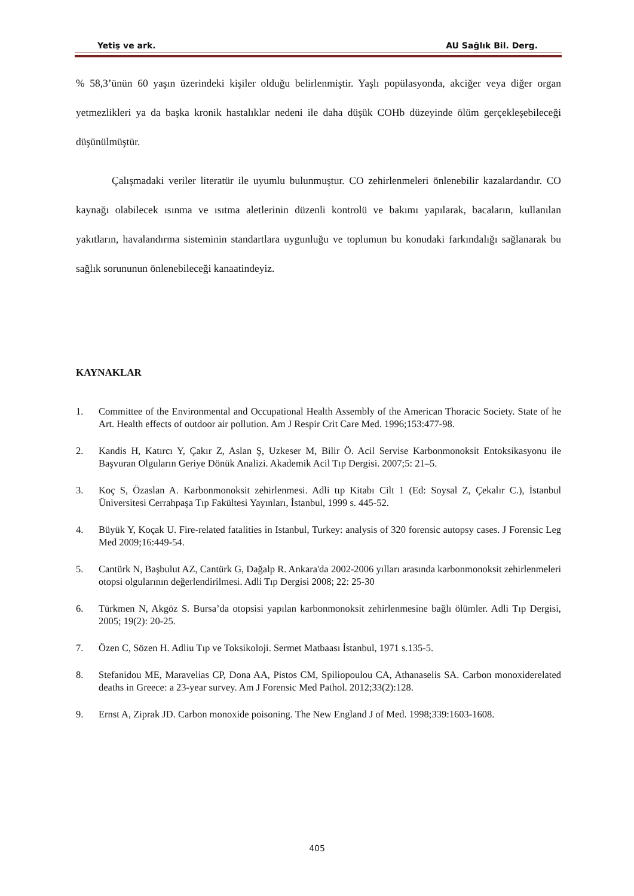Yetiş ve ark. AU Sağlık Bil. Derg.
% 58,3’ünün 60 yaşın üzerindeki kişiler olduğu belirlenmiştir. Yaşlı popülasyonda, akciğer veya diğer organ yetmezlikleri ya da başka kronik hastalıklar nedeni ile daha düşük COHb düzeyinde ölüm gerçekleşebileceği düşünülmüştür.
Çalışmadaki veriler literatür ile uyumlu bulunmuştur. CO zehirlenmeleri önlenebilir kazalardandır. CO kaynağı olabilecek ısınma ve ısıtma aletlerinin düzenli kontrolü ve bakımı yapılarak, bacaların, kullanılan yakıtların, havalandırma sisteminin standartlara uygunluğu ve toplumun bu konudaki farkındalığı sağlanarak bu sağlık sorununun önlenebileceği kanaatindeyiz.
KAYNAKLAR
1. Committee of the Environmental and Occupational Health Assembly of the American Thoracic Society. State of he Art. Health effects of outdoor air pollution. Am J Respir Crit Care Med. 1996;153:477-98.
2. Kandis H, Katırcı Y, Çakır Z, Aslan Ş, Uzkeser M, Bilir Ö. Acil Servise Karbonmonoksit Entoksikasyonu ile Başvuran Olguların Geriye Dönük Analizi. Akademik Acil Tıp Dergisi. 2007;5: 21–5.
3. Koç S, Özaslan A. Karbonmonoksit zehirlenmesi. Adli tıp Kitabı Cilt 1 (Ed: Soysal Z, Çekalır C.), İstanbul Üniversitesi Cerrahpaşa Tıp Fakültesi Yayınları, İstanbul, 1999 s. 445-52.
4. Büyük Y, Koçak U. Fire-related fatalities in Istanbul, Turkey: analysis of 320 forensic autopsy cases. J Forensic Leg Med 2009;16:449-54.
5. Cantürk N, Başbulut AZ, Cantürk G, Dağalp R. Ankara'da 2002-2006 yılları arasında karbonmonoksit zehirlenmeleri otopsi olgularının değerlendirilmesi. Adli Tıp Dergisi 2008; 22: 25-30
6. Türkmen N, Akgöz S. Bursa’da otopsisi yapılan karbonmonoksit zehirlenmesine bağlı ölümler. Adli Tıp Dergisi, 2005; 19(2): 20-25.
7. Özen C, Sözen H. Adliu Tıp ve Toksikoloji. Sermet Matbaası İstanbul, 1971 s.135-5.
8. Stefanidou ME, Maravelias CP, Dona AA, Pistos CM, Spiliopoulou CA, Athanaselis SA. Carbon monoxiderelated deaths in Greece: a 23-year survey. Am J Forensic Med Pathol. 2012;33(2):128.
9. Ernst A, Ziprak JD. Carbon monoxide poisoning. The New England J of Med. 1998;339:1603-1608.
405